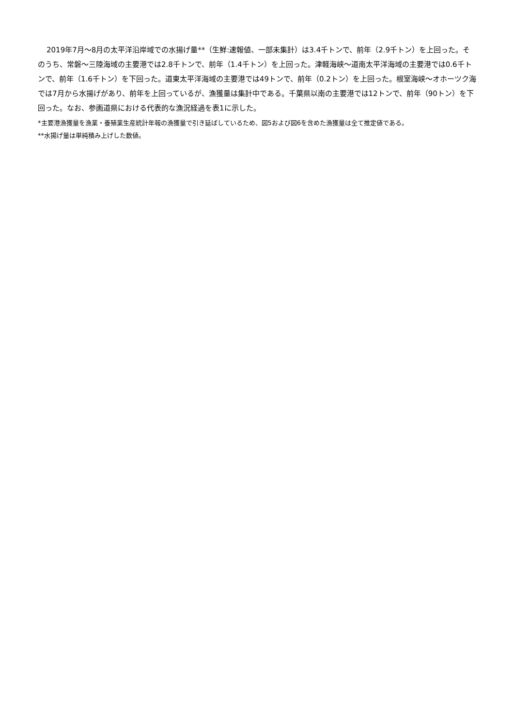2019年7月～8月の太平洋沿岸域での水揚げ量**（生鮮:速報値、一部未集計）は3.4千トンで、前年（2.9千トン）を上回った。そのうち、常磐～三陸海域の主要港では2.8千トンで、前年（1.4千トン）を上回った。津軽海峡～道南太平洋海域の主要港では0.6千トンで、前年（1.6千トン）を下回った。道東太平洋海域の主要港では49トンで、前年（0.2トン）を上回った。根室海峡～オホーツク海では7月から水揚げがあり、前年を上回っているが、漁獲量は集計中である。千葉県以南の主要港では12トンで、前年（90トン）を下回った。なお、参画道県における代表的な漁況経過を表1に示した。
*主要港漁獲量を漁業・養殖業生産統計年報の漁獲量で引き延ばしているため、図5および図6を含めた漁獲量は全て推定値である。
**水揚げ量は単純積み上げした数値。